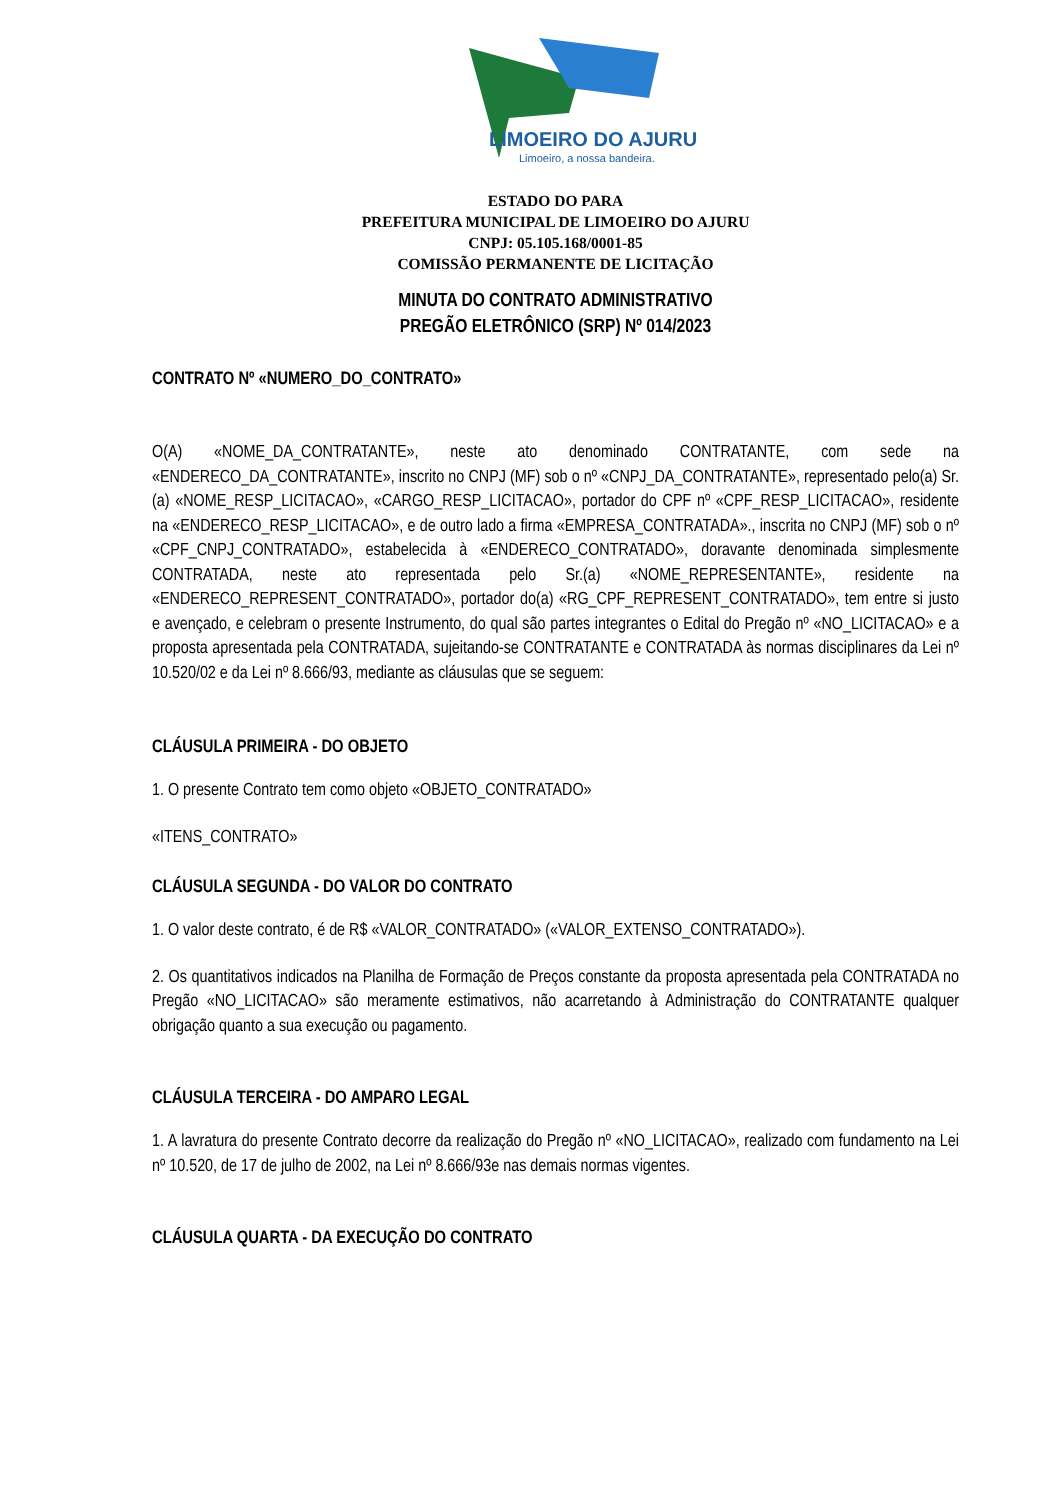LIMOEIRO DO AJURU
Limoeiro, a nossa bandeira.
ESTADO DO PARA
PREFEITURA MUNICIPAL DE LIMOEIRO DO AJURU
CNPJ: 05.105.168/0001-85
COMISSÃO PERMANENTE DE LICITAÇÃO
MINUTA DO CONTRATO ADMINISTRATIVO
PREGÃO ELETRÔNICO (SRP) Nº 014/2023
CONTRATO Nº «NUMERO_DO_CONTRATO»
O(A) «NOME_DA_CONTRATANTE», neste ato denominado CONTRATANTE, com sede na «ENDERECO_DA_CONTRATANTE», inscrito no CNPJ (MF) sob o nº «CNPJ_DA_CONTRATANTE», representado pelo(a) Sr.(a) «NOME_RESP_LICITACAO», «CARGO_RESP_LICITACAO», portador do CPF nº «CPF_RESP_LICITACAO», residente na «ENDERECO_RESP_LICITACAO», e de outro lado a firma «EMPRESA_CONTRATADA»., inscrita no CNPJ (MF) sob o nº «CPF_CNPJ_CONTRATADO», estabelecida à «ENDERECO_CONTRATADO», doravante denominada simplesmente CONTRATADA, neste ato representada pelo Sr.(a) «NOME_REPRESENTANTE», residente na «ENDERECO_REPRESENT_CONTRATADO», portador do(a) «RG_CPF_REPRESENT_CONTRATADO», tem entre si justo e avençado, e celebram o presente Instrumento, do qual são partes integrantes o Edital do Pregão nº «NO_LICITACAO» e a proposta apresentada pela CONTRATADA, sujeitando-se CONTRATANTE e CONTRATADA às normas disciplinares da Lei nº 10.520/02 e da Lei nº 8.666/93, mediante as cláusulas que se seguem:
CLÁUSULA PRIMEIRA - DO OBJETO
1. O presente Contrato tem como objeto «OBJETO_CONTRATADO»
«ITENS_CONTRATO»
CLÁUSULA SEGUNDA - DO VALOR DO CONTRATO
1. O valor deste contrato, é de R$ «VALOR_CONTRATADO» («VALOR_EXTENSO_CONTRATADO»).
2. Os quantitativos indicados na Planilha de Formação de Preços constante da proposta apresentada pela CONTRATADA no Pregão «NO_LICITACAO» são meramente estimativos, não acarretando à Administração do CONTRATANTE qualquer obrigação quanto a sua execução ou pagamento.
CLÁUSULA TERCEIRA - DO AMPARO LEGAL
1. A lavratura do presente Contrato decorre da realização do Pregão nº «NO_LICITACAO», realizado com fundamento na Lei nº 10.520, de 17 de julho de 2002, na Lei nº 8.666/93e nas demais normas vigentes.
CLÁUSULA QUARTA - DA EXECUÇÃO DO CONTRATO